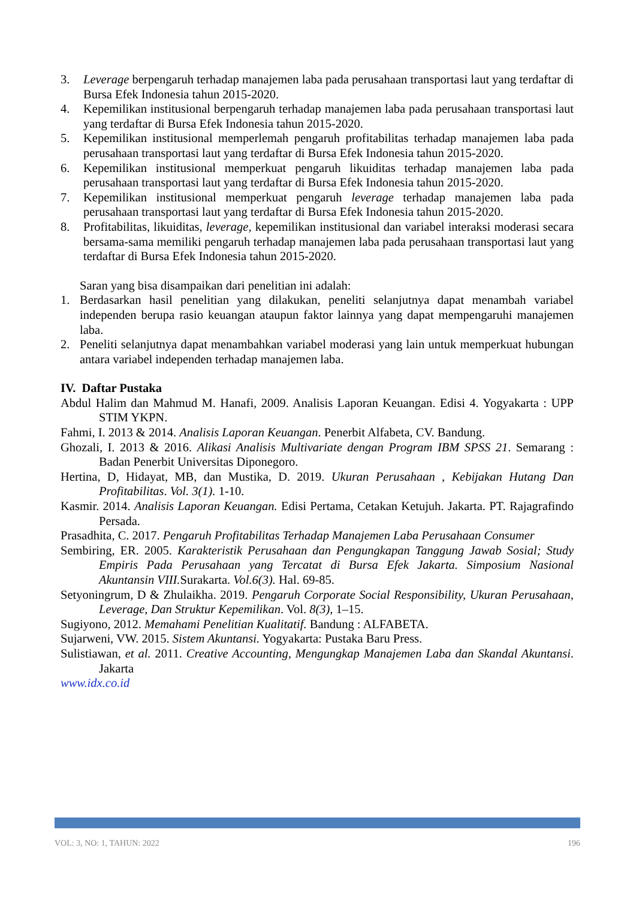3. Leverage berpengaruh terhadap manajemen laba pada perusahaan transportasi laut yang terdaftar di Bursa Efek Indonesia tahun 2015-2020.
4. Kepemilikan institusional berpengaruh terhadap manajemen laba pada perusahaan transportasi laut yang terdaftar di Bursa Efek Indonesia tahun 2015-2020.
5. Kepemilikan institusional memperlemah pengaruh profitabilitas terhadap manajemen laba pada perusahaan transportasi laut yang terdaftar di Bursa Efek Indonesia tahun 2015-2020.
6. Kepemilikan institusional memperkuat pengaruh likuiditas terhadap manajemen laba pada perusahaan transportasi laut yang terdaftar di Bursa Efek Indonesia tahun 2015-2020.
7. Kepemilikan institusional memperkuat pengaruh leverage terhadap manajemen laba pada perusahaan transportasi laut yang terdaftar di Bursa Efek Indonesia tahun 2015-2020.
8. Profitabilitas, likuiditas, leverage, kepemilikan institusional dan variabel interaksi moderasi secara bersama-sama memiliki pengaruh terhadap manajemen laba pada perusahaan transportasi laut yang terdaftar di Bursa Efek Indonesia tahun 2015-2020.
Saran yang bisa disampaikan dari penelitian ini adalah:
1. Berdasarkan hasil penelitian yang dilakukan, peneliti selanjutnya dapat menambah variabel independen berupa rasio keuangan ataupun faktor lainnya yang dapat mempengaruhi manajemen laba.
2. Peneliti selanjutnya dapat menambahkan variabel moderasi yang lain untuk memperkuat hubungan antara variabel independen terhadap manajemen laba.
IV. Daftar Pustaka
Abdul Halim dan Mahmud M. Hanafi, 2009. Analisis Laporan Keuangan. Edisi 4. Yogyakarta : UPP STIM YKPN.
Fahmi, I. 2013 & 2014. Analisis Laporan Keuangan. Penerbit Alfabeta, CV. Bandung.
Ghozali, I. 2013 & 2016. Alikasi Analisis Multivariate dengan Program IBM SPSS 21. Semarang : Badan Penerbit Universitas Diponegoro.
Hertina, D, Hidayat, MB, dan Mustika, D. 2019. Ukuran Perusahaan , Kebijakan Hutang Dan Profitabilitas. Vol. 3(1). 1-10.
Kasmir. 2014. Analisis Laporan Keuangan. Edisi Pertama, Cetakan Ketujuh. Jakarta. PT. Rajagrafindo Persada.
Prasadhita, C. 2017. Pengaruh Profitabilitas Terhadap Manajemen Laba Perusahaan Consumer
Sembiring, ER. 2005. Karakteristik Perusahaan dan Pengungkapan Tanggung Jawab Sosial; Study Empiris Pada Perusahaan yang Tercatat di Bursa Efek Jakarta. Simposium Nasional Akuntansin VIII. Surakarta. Vol.6(3). Hal. 69-85.
Setyoningrum, D & Zhulaikha. 2019. Pengaruh Corporate Social Responsibility, Ukuran Perusahaan, Leverage, Dan Struktur Kepemilikan. Vol. 8(3), 1–15.
Sugiyono, 2012. Memahami Penelitian Kualitatif. Bandung : ALFABETA.
Sujarweni, VW. 2015. Sistem Akuntansi. Yogyakarta: Pustaka Baru Press.
Sulistiawan, et al. 2011. Creative Accounting, Mengungkap Manajemen Laba dan Skandal Akuntansi. Jakarta
www.idx.co.id
VOL: 3, NO: 1, TAHUN: 2022 196